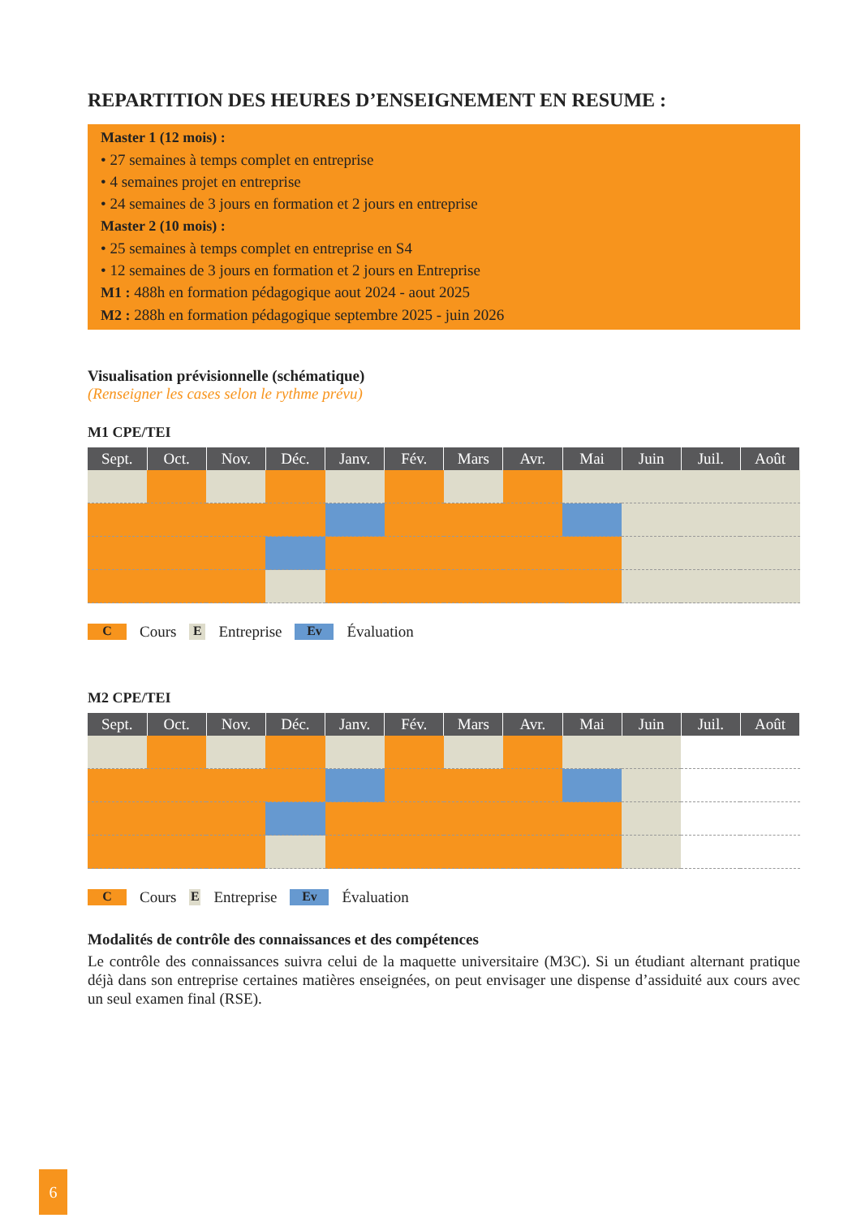REPARTITION DES HEURES D’ENSEIGNEMENT EN RESUME :
Master 1 (12 mois) :
• 27 semaines à temps complet en entreprise
• 4 semaines projet en entreprise
• 24 semaines de 3 jours en formation et 2 jours en entreprise
Master 2 (10 mois) :
• 25 semaines à temps complet en entreprise en S4
• 12 semaines de 3 jours en formation et 2 jours en Entreprise
M1 : 488h en formation pédagogique aout 2024 - aout 2025
M2 : 288h en formation pédagogique septembre 2025 - juin 2026
Visualisation prévisionnelle (schématique)
(Renseigner les cases selon le rythme prévu)
M1 CPE/TEI
| Sept. | Oct. | Nov. | Déc. | Janv. | Fév. | Mars | Avr. | Mai | Juin | Juil. | Août |
| --- | --- | --- | --- | --- | --- | --- | --- | --- | --- | --- | --- |
C Cours E Entreprise Ev Évaluation
M2 CPE/TEI
| Sept. | Oct. | Nov. | Déc. | Janv. | Fév. | Mars | Avr. | Mai | Juin | Juil. | Août |
| --- | --- | --- | --- | --- | --- | --- | --- | --- | --- | --- | --- |
C Cours E Entreprise Ev Évaluation
Modalités de contrôle des connaissances et des compétences
Le contrôle des connaissances suivra celui de la maquette universitaire (M3C). Si un étudiant alternant pratique déjà dans son entreprise certaines matières enseignées, on peut envisager une dispense d’assiduité aux cours avec un seul examen final (RSE).
6